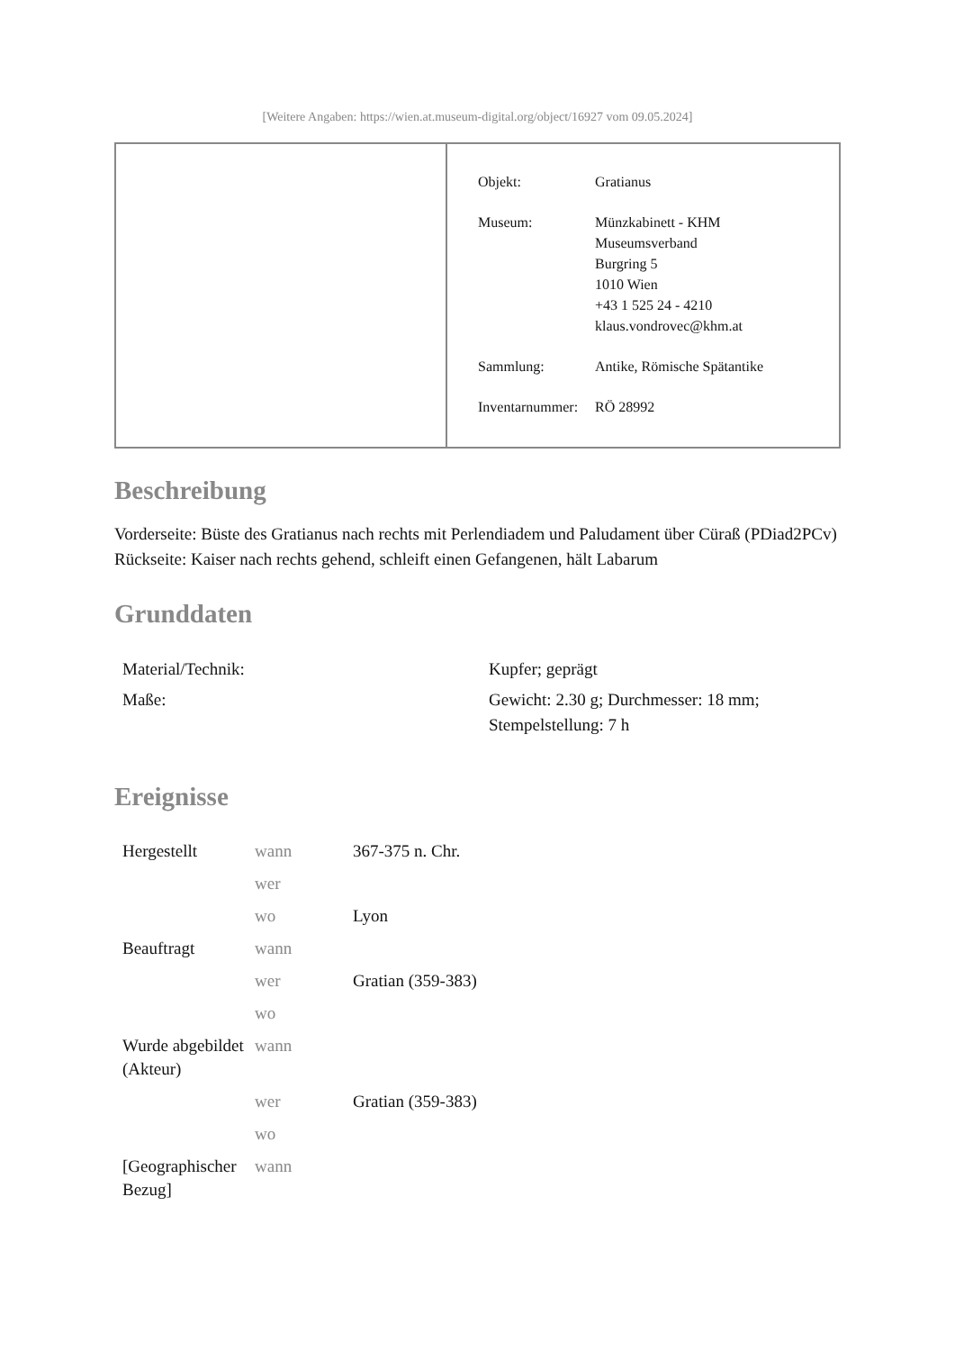[Weitere Angaben: https://wien.at.museum-digital.org/object/16927 vom 09.05.2024]
| Objekt: | Gratianus |
| Museum: | Münzkabinett - KHM Museumsverband Burgring 5 1010 Wien +43 1 525 24 - 4210 klaus.vondrovec@khm.at |
| Sammlung: | Antike, Römische Spätantike |
| Inventarnummer: | RÖ 28992 |
Beschreibung
Vorderseite: Büste des Gratianus nach rechts mit Perlendiadem und Paludament über Cüraß (PDiad2PCv)
Rückseite: Kaiser nach rechts gehend, schleift einen Gefangenen, hält Labarum
Grunddaten
| Material/Technik: | Kupfer; geprägt |
| Maße: | Gewicht: 2.30 g; Durchmesser: 18 mm; Stempelstellung: 7 h |
Ereignisse
| Hergestellt | wann | 367-375 n. Chr. |
| | wer | |
| | wo | Lyon |
| Beauftragt | wann | |
| | wer | Gratian (359-383) |
| | wo | |
| Wurde abgebildet (Akteur) | wann | |
| | wer | Gratian (359-383) |
| | wo | |
| [Geographischer Bezug] | wann | |